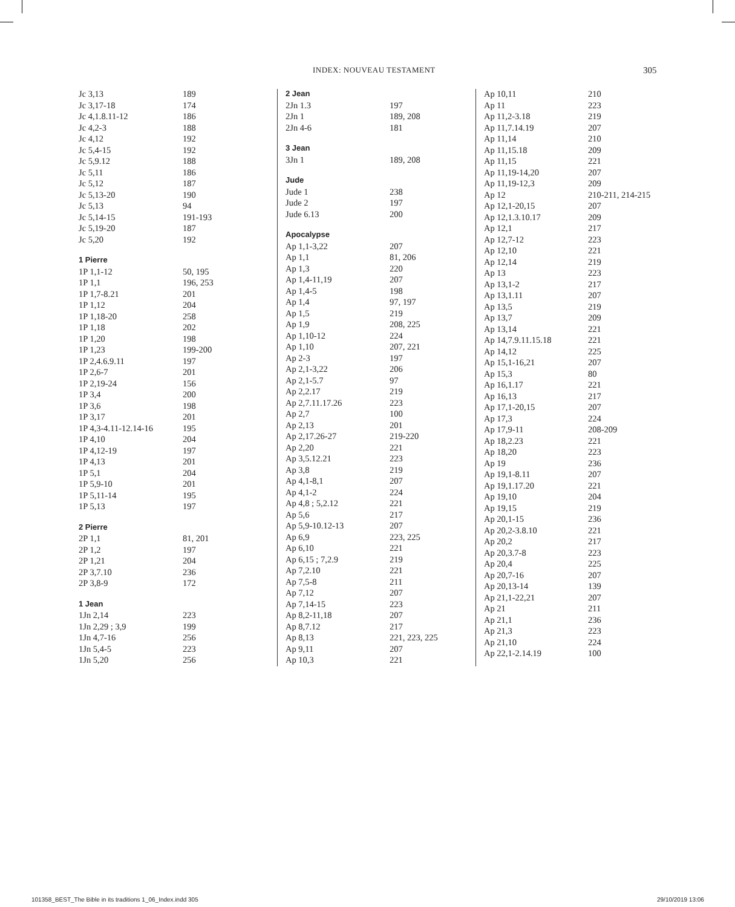INDEX: NOUVEAU TESTAMENT 305
| Jc 3,13 | 189 |
| Jc 3,17-18 | 174 |
| Jc 4,1.8.11-12 | 186 |
| Jc 4,2-3 | 188 |
| Jc 4,12 | 192 |
| Jc 5,4-15 | 192 |
| Jc 5,9.12 | 188 |
| Jc 5,11 | 186 |
| Jc 5,12 | 187 |
| Jc 5,13-20 | 190 |
| Jc 5,13 | 94 |
| Jc 5,14-15 | 191-193 |
| Jc 5,19-20 | 187 |
| Jc 5,20 | 192 |
| 1 Pierre | |
| 1P 1,1-12 | 50, 195 |
| 1P 1,1 | 196, 253 |
| 1P 1,7-8.21 | 201 |
| 1P 1,12 | 204 |
| 1P 1,18-20 | 258 |
| 1P 1,18 | 202 |
| 1P 1,20 | 198 |
| 1P 1,23 | 199-200 |
| 1P 2,4.6.9.11 | 197 |
| 1P 2,6-7 | 201 |
| 1P 2,19-24 | 156 |
| 1P 3,4 | 200 |
| 1P 3,6 | 198 |
| 1P 3,17 | 201 |
| 1P 4,3-4.11-12.14-16 | 195 |
| 1P 4,10 | 204 |
| 1P 4,12-19 | 197 |
| 1P 4,13 | 201 |
| 1P 5,1 | 204 |
| 1P 5,9-10 | 201 |
| 1P 5,11-14 | 195 |
| 1P 5,13 | 197 |
| 2 Pierre | |
| 2P 1,1 | 81, 201 |
| 2P 1,2 | 197 |
| 2P 1,21 | 204 |
| 2P 3,7.10 | 236 |
| 2P 3,8-9 | 172 |
| 1 Jean | |
| 1Jn 2,14 | 223 |
| 1Jn 2,29 ; 3,9 | 199 |
| 1Jn 4,7-16 | 256 |
| 1Jn 5,4-5 | 223 |
| 1Jn 5,20 | 256 |
| 2 Jean | |
| 2Jn 1.3 | 197 |
| 2Jn 1 | 189, 208 |
| 2Jn 4-6 | 181 |
| 3 Jean | |
| 3Jn 1 | 189, 208 |
| Jude | |
| Jude 1 | 238 |
| Jude 2 | 197 |
| Jude 6.13 | 200 |
| Apocalypse | |
| Ap 1,1-3,22 | 207 |
| Ap 1,1 | 81, 206 |
| Ap 1,3 | 220 |
| Ap 1,4-11,19 | 207 |
| Ap 1,4-5 | 198 |
| Ap 1,4 | 97, 197 |
| Ap 1,5 | 219 |
| Ap 1,9 | 208, 225 |
| Ap 1,10-12 | 224 |
| Ap 1,10 | 207, 221 |
| Ap 2-3 | 197 |
| Ap 2,1-3,22 | 206 |
| Ap 2,1-5.7 | 97 |
| Ap 2,2.17 | 219 |
| Ap 2,7.11.17.26 | 223 |
| Ap 2,7 | 100 |
| Ap 2,13 | 201 |
| Ap 2,17.26-27 | 219-220 |
| Ap 2,20 | 221 |
| Ap 3,5.12.21 | 223 |
| Ap 3,8 | 219 |
| Ap 4,1-8,1 | 207 |
| Ap 4,1-2 | 224 |
| Ap 4,8 ; 5,2.12 | 221 |
| Ap 5,6 | 217 |
| Ap 5,9-10.12-13 | 207 |
| Ap 6,9 | 223, 225 |
| Ap 6,10 | 221 |
| Ap 6,15 ; 7,2.9 | 219 |
| Ap 7,2.10 | 221 |
| Ap 7,5-8 | 211 |
| Ap 7,12 | 207 |
| Ap 7,14-15 | 223 |
| Ap 8,2-11,18 | 207 |
| Ap 8,7.12 | 217 |
| Ap 8,13 | 221, 223, 225 |
| Ap 9,11 | 207 |
| Ap 10,3 | 221 |
| Ap 10,11 | 210 |
| Ap 11 | 223 |
| Ap 11,2-3.18 | 219 |
| Ap 11,7.14.19 | 207 |
| Ap 11,14 | 210 |
| Ap 11,15.18 | 209 |
| Ap 11,15 | 221 |
| Ap 11,19-14,20 | 207 |
| Ap 11,19-12,3 | 209 |
| Ap 12 | 210-211, 214-215 |
| Ap 12,1-20,15 | 207 |
| Ap 12,1.3.10.17 | 209 |
| Ap 12,1 | 217 |
| Ap 12,7-12 | 223 |
| Ap 12,10 | 221 |
| Ap 12,14 | 219 |
| Ap 13 | 223 |
| Ap 13,1-2 | 217 |
| Ap 13,1.11 | 207 |
| Ap 13,5 | 219 |
| Ap 13,7 | 209 |
| Ap 13,14 | 221 |
| Ap 14,7.9.11.15.18 | 221 |
| Ap 14,12 | 225 |
| Ap 15,1-16,21 | 207 |
| Ap 15,3 | 80 |
| Ap 16,1.17 | 221 |
| Ap 16,13 | 217 |
| Ap 17,1-20,15 | 207 |
| Ap 17,3 | 224 |
| Ap 17,9-11 | 208-209 |
| Ap 18,2.23 | 221 |
| Ap 18,20 | 223 |
| Ap 19 | 236 |
| Ap 19,1-8.11 | 207 |
| Ap 19,1.17.20 | 221 |
| Ap 19,10 | 204 |
| Ap 19,15 | 219 |
| Ap 20,1-15 | 236 |
| Ap 20,2-3.8.10 | 221 |
| Ap 20,2 | 217 |
| Ap 20,3.7-8 | 223 |
| Ap 20,4 | 225 |
| Ap 20,7-16 | 207 |
| Ap 20,13-14 | 139 |
| Ap 21,1-22,21 | 207 |
| Ap 21 | 211 |
| Ap 21,1 | 236 |
| Ap 21,3 | 223 |
| Ap 21,10 | 224 |
| Ap 22,1-2.14.19 | 100 |
101358_BEST_The Bible in its traditions 1_06_Index.indd 305
29/10/2019 13:06